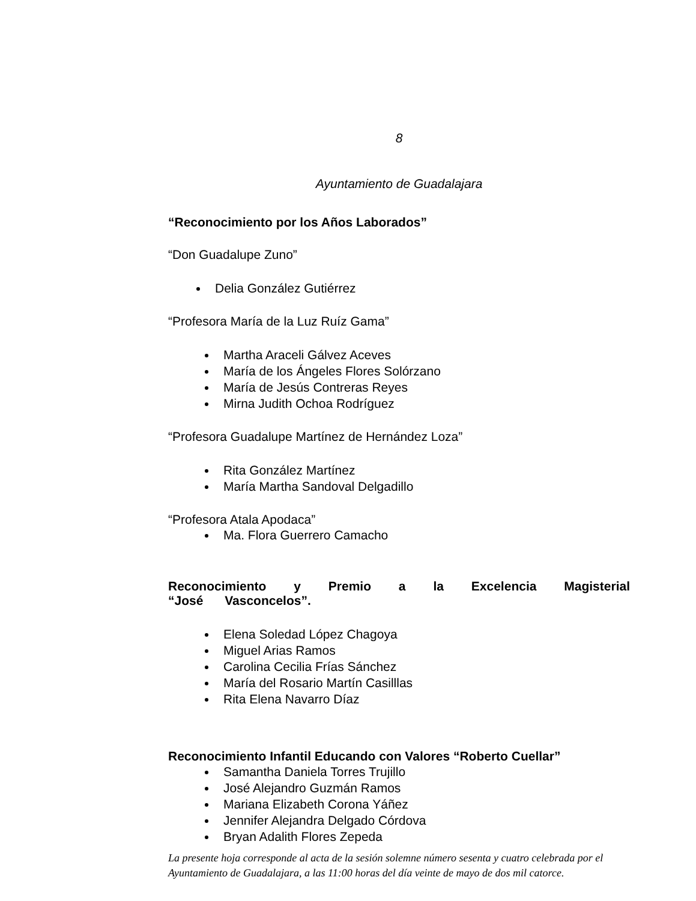8
Ayuntamiento de Guadalajara
“Reconocimiento por los Años Laborados”
“Don Guadalupe Zuno”
Delia González Gutiérrez
“Profesora María de la Luz Ruíz Gama”
Martha Araceli Gálvez Aceves
María de los Ángeles Flores Solórzano
María de Jesús Contreras Reyes
Mirna Judith Ochoa Rodríguez
“Profesora Guadalupe Martínez de Hernández Loza”
Rita González Martínez
María Martha Sandoval Delgadillo
“Profesora Atala Apodaca”
Ma. Flora Guerrero Camacho
Reconocimiento y Premio a la Excelencia Magisterial “José Vasconcelos”.
Elena Soledad López Chagoya
Miguel Arias Ramos
Carolina Cecilia Frías Sánchez
María del Rosario Martín Casilllas
Rita Elena Navarro Díaz
Reconocimiento Infantil Educando con Valores “Roberto Cuellar”
Samantha Daniela Torres Trujillo
José Alejandro Guzmán Ramos
Mariana Elizabeth Corona Yáñez
Jennifer Alejandra Delgado Córdova
Bryan Adalith Flores Zepeda
La presente hoja corresponde al acta de la sesión solemne número sesenta y cuatro celebrada por el Ayuntamiento de Guadalajara, a las 11:00 horas del día veinte de mayo de dos mil catorce.